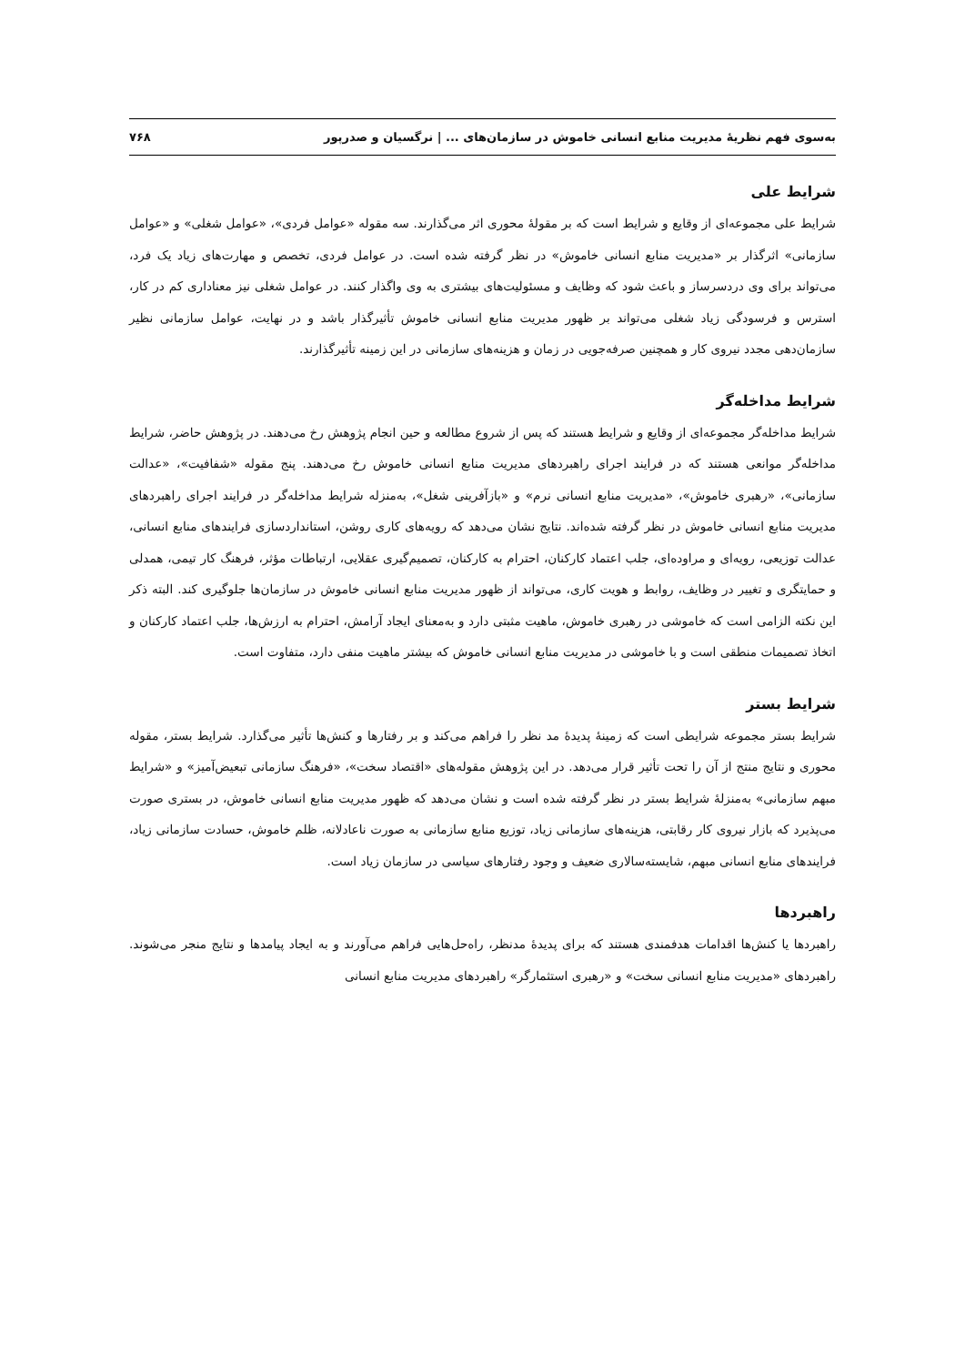به‌سوی فهم نظریهٔ مدیریت منابع انسانی خاموش در سازمان‌های ... | نرگسیان و صدرپور ۷۶۸
شرایط علی
شرایط علی مجموعه‌ای از وقایع و شرایط است که بر مقولهٔ محوری اثر می‌گذارند. سه مقوله «عوامل فردی»، «عوامل شغلی» و «عوامل سازمانی» اثرگذار بر «مدیریت منابع انسانی خاموش» در نظر گرفته شده است. در عوامل فردی، تخصص و مهارت‌های زیاد یک فرد، می‌تواند برای وی دردسرساز و باعث شود که وظایف و مسئولیت‌های بیشتری به وی واگذار کنند. در عوامل شغلی نیز معناداری کم در کار، استرس و فرسودگی زیاد شغلی می‌تواند بر ظهور مدیریت منابع انسانی خاموش تأثیرگذار باشد و در نهایت، عوامل سازمانی نظیر سازمان‌دهی مجدد نیروی کار و همچنین صرفه‌جویی در زمان و هزینه‌های سازمانی در این زمینه تأثیرگذارند.
شرایط مداخله‌گر
شرایط مداخله‌گر مجموعه‌ای از وقایع و شرایط هستند که پس از شروع مطالعه و حین انجام پژوهش رخ می‌دهند. در پژوهش حاضر، شرایط مداخله‌گر موانعی هستند که در فرایند اجرای راهبردهای مدیریت منابع انسانی خاموش رخ می‌دهند. پنج مقوله «شفافیت»، «عدالت سازمانی»، «رهبری خاموش»، «مدیریت منابع انسانی نرم» و «بازآفرینی شغل»، به‌منزله شرایط مداخله‌گر در فرایند اجرای راهبردهای مدیریت منابع انسانی خاموش در نظر گرفته شده‌اند. نتایج نشان می‌دهد که رویه‌های کاری روشن، استانداردسازی فرایندهای منابع انسانی، عدالت توزیعی، رویه‌ای و مراوده‌ای، جلب اعتماد کارکنان، احترام به کارکنان، تصمیم‌گیری عقلایی، ارتباطات مؤثر، فرهنگ کار تیمی، همدلی و حمایتگری و تغییر در وظایف، روابط و هویت کاری، می‌تواند از ظهور مدیریت منابع انسانی خاموش در سازمان‌ها جلوگیری کند. البته ذکر این نکته الزامی است که خاموشی در رهبری خاموش، ماهیت مثبتی دارد و به‌معنای ایجاد آرامش، احترام به ارزش‌ها، جلب اعتماد کارکنان و اتخاذ تصمیمات منطقی است و با خاموشی در مدیریت منابع انسانی خاموش که بیشتر ماهیت منفی دارد، متفاوت است.
شرایط بستر
شرایط بستر مجموعه شرایطی است که زمینهٔ پدیدهٔ مد نظر را فراهم می‌کند و بر رفتارها و کنش‌ها تأثیر می‌گذارد. شرایط بستر، مقوله محوری و نتایج منتج از آن را تحت تأثیر قرار می‌دهد. در این پژوهش مقوله‌های «اقتصاد سخت»، «فرهنگ سازمانی تبعیض‌آمیز» و «شرایط مبهم سازمانی» به‌منزلهٔ شرایط بستر در نظر گرفته شده است و نشان می‌دهد که ظهور مدیریت منابع انسانی خاموش، در بستری صورت می‌پذیرد که بازار نیروی کار رقابتی، هزینه‌های سازمانی زیاد، توزیع منابع سازمانی به صورت ناعادلانه، ظلم خاموش، حسادت سازمانی زیاد، فرایندهای منابع انسانی مبهم، شایسته‌سالاری ضعیف و وجود رفتارهای سیاسی در سازمان زیاد است.
راهبردها
راهبردها یا کنش‌ها اقدامات هدفمندی هستند که برای پدیدهٔ مدنظر، راه‌حل‌هایی فراهم می‌آورند و به ایجاد پیامدها و نتایج منجر می‌شوند. راهبردهای «مدیریت منابع انسانی سخت» و «رهبری استثمارگر» راهبردهای مدیریت منابع انسانی